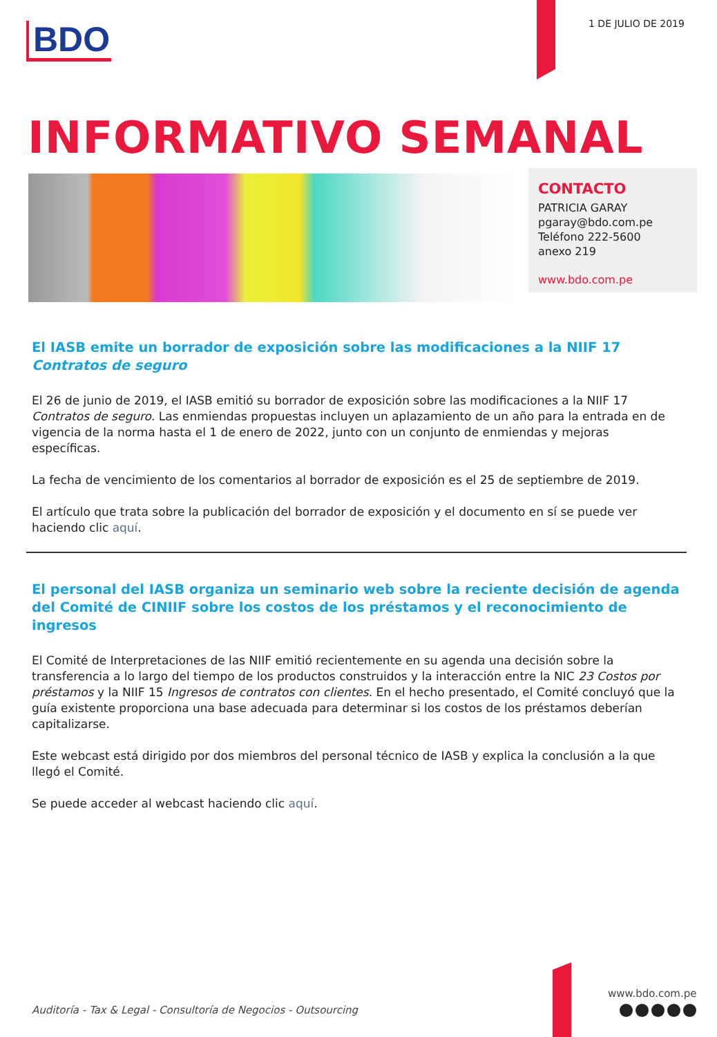BDO 1 DE JULIO DE 2019
INFORMATIVO SEMANAL
CONTACTO
PATRICIA GARAY
pgaray@bdo.com.pe
Teléfono 222-5600
anexo 219
www.bdo.com.pe
El IASB emite un borrador de exposición sobre las modificaciones a la NIIF 17 Contratos de seguro
El 26 de junio de 2019, el IASB emitió su borrador de exposición sobre las modificaciones a la NIIF 17 Contratos de seguro. Las enmiendas propuestas incluyen un aplazamiento de un año para la entrada en de vigencia de la norma hasta el 1 de enero de 2022, junto con un conjunto de enmiendas y mejoras específicas.
La fecha de vencimiento de los comentarios al borrador de exposición es el 25 de septiembre de 2019.
El artículo que trata sobre la publicación del borrador de exposición y el documento en sí se puede ver haciendo clic aquí.
El personal del IASB organiza un seminario web sobre la reciente decisión de agenda del Comité de CINIIF sobre los costos de los préstamos y el reconocimiento de ingresos
El Comité de Interpretaciones de las NIIF emitió recientemente en su agenda una decisión sobre la transferencia a lo largo del tiempo de los productos construidos y la interacción entre la NIC 23 Costos por préstamos y la NIIF 15 Ingresos de contratos con clientes. En el hecho presentado, el Comité concluyó que la guía existente proporciona una base adecuada para determinar si los costos de los préstamos deberían capitalizarse.
Este webcast está dirigido por dos miembros del personal técnico de IASB y explica la conclusión a la que llegó el Comité.
Se puede acceder al webcast haciendo clic aquí.
Auditoría - Tax & Legal - Consultoría de Negocios - Outsourcing
www.bdo.com.pe